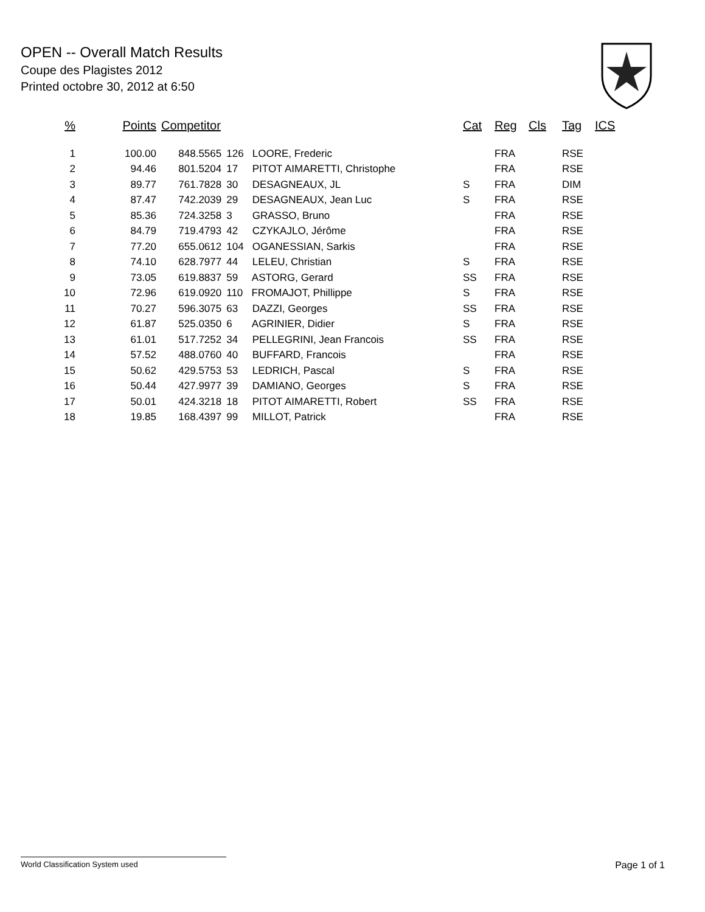OPEN -- Overall Match Results
Coupe des Plagistes 2012
Printed octobre 30, 2012 at 6:50
| % | Points | Competitor | | Cat | Reg | Cls | Tag | ICS |
| --- | --- | --- | --- | --- | --- | --- | --- | --- |
| 1 | 100.00 | 848.5565 | 126 LOORE, Frederic | | FRA | | RSE | |
| 2 | 94.46 | 801.5204 | 17 PITOT AIMARETTI, Christophe | | FRA | | RSE | |
| 3 | 89.77 | 761.7828 | 30 DESAGNEAUX, JL | S | FRA | | DIM | |
| 4 | 87.47 | 742.2039 | 29 DESAGNEAUX, Jean Luc | S | FRA | | RSE | |
| 5 | 85.36 | 724.3258 | 3 GRASSO, Bruno | | FRA | | RSE | |
| 6 | 84.79 | 719.4793 | 42 CZYKAJLO, Jérôme | | FRA | | RSE | |
| 7 | 77.20 | 655.0612 | 104 OGANESSIAN, Sarkis | | FRA | | RSE | |
| 8 | 74.10 | 628.7977 | 44 LELEU, Christian | S | FRA | | RSE | |
| 9 | 73.05 | 619.8837 | 59 ASTORG, Gerard | SS | FRA | | RSE | |
| 10 | 72.96 | 619.0920 | 110 FROMAJOT, Phillippe | S | FRA | | RSE | |
| 11 | 70.27 | 596.3075 | 63 DAZZI, Georges | SS | FRA | | RSE | |
| 12 | 61.87 | 525.0350 | 6 AGRINIER, Didier | S | FRA | | RSE | |
| 13 | 61.01 | 517.7252 | 34 PELLEGRINI, Jean Francois | SS | FRA | | RSE | |
| 14 | 57.52 | 488.0760 | 40 BUFFARD, Francois | | FRA | | RSE | |
| 15 | 50.62 | 429.5753 | 53 LEDRICH, Pascal | S | FRA | | RSE | |
| 16 | 50.44 | 427.9977 | 39 DAMIANO, Georges | S | FRA | | RSE | |
| 17 | 50.01 | 424.3218 | 18 PITOT AIMARETTI, Robert | SS | FRA | | RSE | |
| 18 | 19.85 | 168.4397 | 99 MILLOT, Patrick | | FRA | | RSE | |
World Classification System used Page 1 of 1